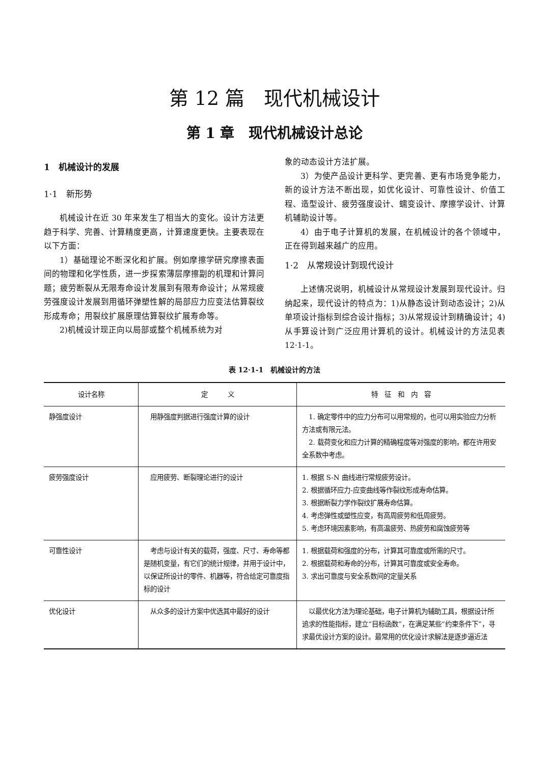第 12 篇　现代机械设计
第 1 章　现代机械设计总论
1　机械设计的发展
1·1　新形势
机械设计在近 30 年来发生了相当大的变化。设计方法更趋于科学、完善、计算精度更高，计算速度更快。主要表现在以下方面：
1）基础理论不断深化和扩展。例如摩擦学研究摩擦表面间的物理和化学性质，进一步探索薄层摩擦副的机理和计算问题；疲劳断裂从无限寿命设计发展到有限寿命设计；从常规疲劳强度设计发展到用循环弹塑性解的局部应力应变法估算裂纹形成寿命；用裂纹扩展原理估算裂纹扩展寿命等。
2)机械设计现正向以局部或整个机械系统为对
象的动态设计方法扩展。
3）为使产品设计更科学、更完善、更有市场竞争能力，新的设计方法不断出现，如优化设计、可靠性设计、价值工程、造型设计、疲劳强度设计、蠕变设计、摩擦学设计、计算机辅助设计等。
4）由于电子计算机的发展，在机械设计的各个领域中，正在得到越来越广的应用。
1·2　从常规设计到现代设计
上述情况说明，机械设计从常规设计发展到现代设计。归纳起来，现代设计的特点为：1)从静态设计到动态设计；2)从单项设计指标到综合设计指标；3)从常规设计到精确设计；4)从手算设计到广泛应用计算机的设计。机械设计的方法见表 12·1-1。
表 12·1-1　机械设计的方法
| 设计名称 | 定 义 | 特 征 和 内 容 |
| --- | --- | --- |
| 静强度设计 | 用静强度判据进行强度计算的设计 | 1. 确定零件中的应力分布可以用常规的，也可以用实验应力分析方法或有限元法。 2. 载荷变化和应力计算的精确程度等对强度的影响，都在许用安全系数中考虑。 |
| 疲劳强度设计 | 应用疲劳、断裂理论进行的设计 | 1. 根据 S-N 曲线进行常规疲劳设计。 2. 根据循环应力-应变曲线等作裂纹形成寿命估算。 3. 根据断裂力学作裂纹扩展寿命估算。 4. 考虑弹性或塑性应变，有高周疲劳和低周疲劳。 5. 考虑环境因素影响，有高温疲劳、热疲劳和腐蚀疲劳等 |
| 可靠性设计 | 考虑与设计有关的载荷，强度、尺寸、寿命等都是随机变量，有它们的统计规律，并用于设计中，以保证所设计的零件、机器等，符合给定可靠度指标的设计 | 1. 根据载荷和强度的分布，计算其可靠度或所需的尺寸。 2. 根据载荷和寿命的分布，计算其可靠度或安全寿命。 3. 求出可靠度与安全系数间的定量关系 |
| 优化设计 | 从众多的设计方案中优选其中最好的设计 | 以最优化方法为理论基础，电子计算机为辅助工具，根据设计所追求的性能指标，建立“目标函数”，在满足某些“约束条件下”，寻求最优设计方案的设计。最常用的优化设计求解法是逐步逼近法 |